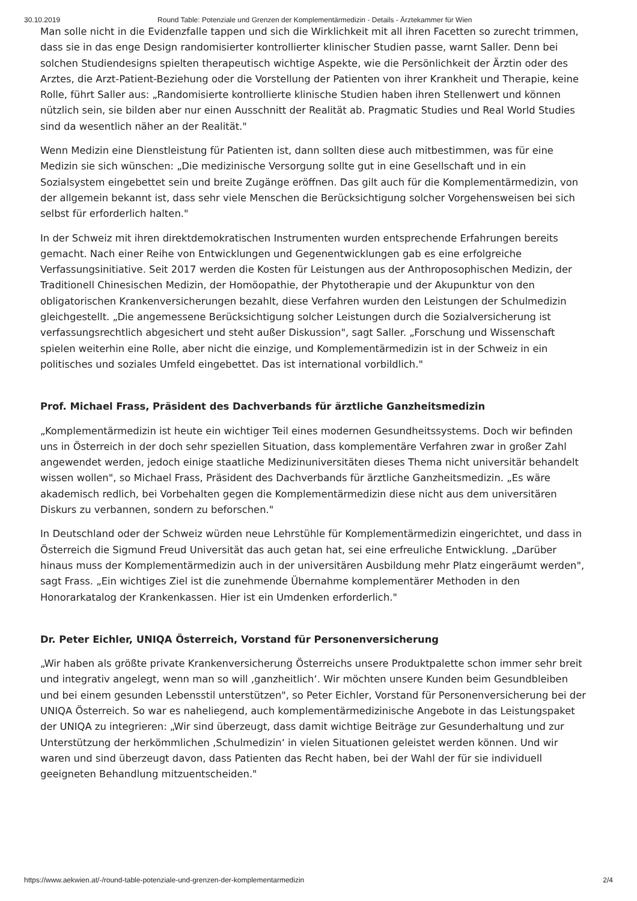30.10.2019 Round Table: Potenziale und Grenzen der Komplementärmedizin - Details - Ärztekammer für Wien
Man solle nicht in die Evidenzfalle tappen und sich die Wirklichkeit mit all ihren Facetten so zurecht trimmen, dass sie in das enge Design randomisierter kontrollierter klinischer Studien passe, warnt Saller. Denn bei solchen Studiendesigns spielten therapeutisch wichtige Aspekte, wie die Persönlichkeit der Ärztin oder des Arztes, die Arzt-Patient-Beziehung oder die Vorstellung der Patienten von ihrer Krankheit und Therapie, keine Rolle, führt Saller aus: „Randomisierte kontrollierte klinische Studien haben ihren Stellenwert und können nützlich sein, sie bilden aber nur einen Ausschnitt der Realität ab. Pragmatic Studies und Real World Studies sind da wesentlich näher an der Realität."
Wenn Medizin eine Dienstleistung für Patienten ist, dann sollten diese auch mitbestimmen, was für eine Medizin sie sich wünschen: „Die medizinische Versorgung sollte gut in eine Gesellschaft und in ein Sozialsystem eingebettet sein und breite Zugänge eröffnen. Das gilt auch für die Komplementärmedizin, von der allgemein bekannt ist, dass sehr viele Menschen die Berücksichtigung solcher Vorgehensweisen bei sich selbst für erforderlich halten."
In der Schweiz mit ihren direktdemokratischen Instrumenten wurden entsprechende Erfahrungen bereits gemacht. Nach einer Reihe von Entwicklungen und Gegenentwicklungen gab es eine erfolgreiche Verfassungsinitiative. Seit 2017 werden die Kosten für Leistungen aus der Anthroposophischen Medizin, der Traditionell Chinesischen Medizin, der Homöopathie, der Phytotherapie und der Akupunktur von den obligatorischen Krankenversicherungen bezahlt, diese Verfahren wurden den Leistungen der Schulmedizin gleichgestellt. „Die angemessene Berücksichtigung solcher Leistungen durch die Sozialversicherung ist verfassungsrechtlich abgesichert und steht außer Diskussion", sagt Saller. „Forschung und Wissenschaft spielen weiterhin eine Rolle, aber nicht die einzige, und Komplementärmedizin ist in der Schweiz in ein politisches und soziales Umfeld eingebettet. Das ist international vorbildlich."
Prof. Michael Frass, Präsident des Dachverbands für ärztliche Ganzheitsmedizin
„Komplementärmedizin ist heute ein wichtiger Teil eines modernen Gesundheitssystems. Doch wir befinden uns in Österreich in der doch sehr speziellen Situation, dass komplementäre Verfahren zwar in großer Zahl angewendet werden, jedoch einige staatliche Medizinuniversitäten dieses Thema nicht universitär behandelt wissen wollen", so Michael Frass, Präsident des Dachverbands für ärztliche Ganzheitsmedizin. „Es wäre akademisch redlich, bei Vorbehalten gegen die Komplementärmedizin diese nicht aus dem universitären Diskurs zu verbannen, sondern zu beforschen."
In Deutschland oder der Schweiz würden neue Lehrstühle für Komplementärmedizin eingerichtet, und dass in Österreich die Sigmund Freud Universität das auch getan hat, sei eine erfreuliche Entwicklung. „Darüber hinaus muss der Komplementärmedizin auch in der universitären Ausbildung mehr Platz eingeräumt werden", sagt Frass. „Ein wichtiges Ziel ist die zunehmende Übernahme komplementärer Methoden in den Honorarkatalog der Krankenkassen. Hier ist ein Umdenken erforderlich."
Dr. Peter Eichler, UNIQA Österreich, Vorstand für Personenversicherung
„Wir haben als größte private Krankenversicherung Österreichs unsere Produktpalette schon immer sehr breit und integrativ angelegt, wenn man so will ‚ganzheitlich‘. Wir möchten unsere Kunden beim Gesundbleiben und bei einem gesunden Lebensstil unterstützen", so Peter Eichler, Vorstand für Personenversicherung bei der UNIQA Österreich. So war es naheliegend, auch komplementärmedizinische Angebote in das Leistungspaket der UNIQA zu integrieren: „Wir sind überzeugt, dass damit wichtige Beiträge zur Gesunderhaltung und zur Unterstützung der herkömmlichen ‚Schulmedizin‘ in vielen Situationen geleistet werden können. Und wir waren und sind überzeugt davon, dass Patienten das Recht haben, bei der Wahl der für sie individuell geeigneten Behandlung mitzuentscheiden."
https://www.aekwien.at/-/round-table-potenziale-und-grenzen-der-komplementarmedizin 2/4